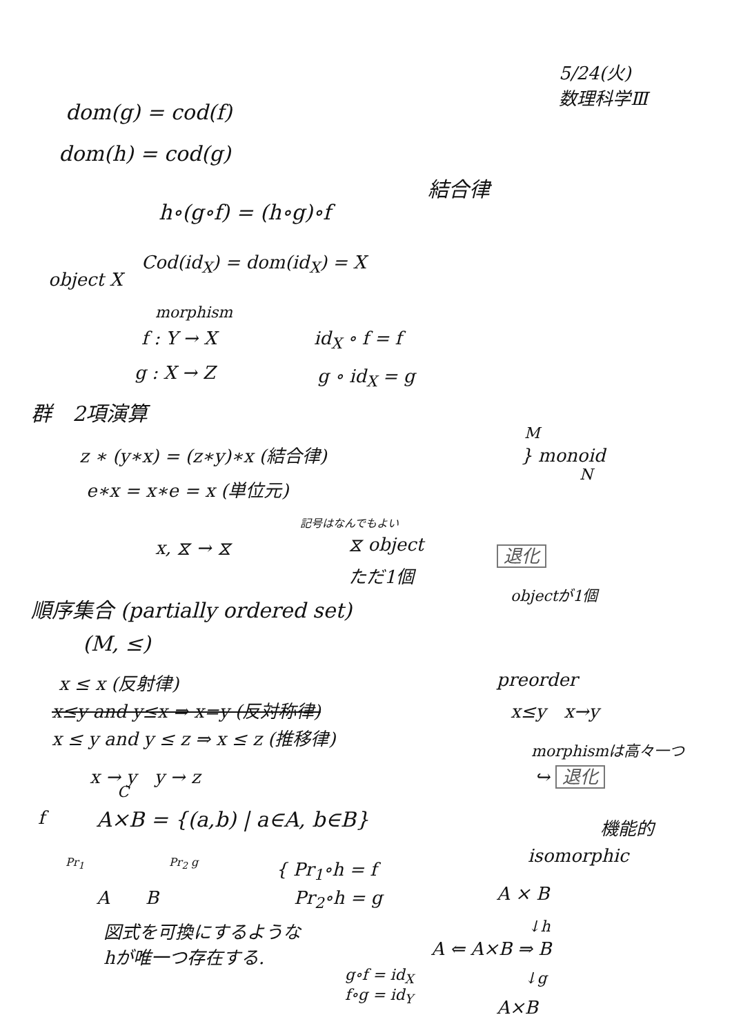5/24(火)
数理科学Ⅲ
dom(g) = cod(f)
dom(h) = cod(g)
結合律
h∘(g∘f) = (h∘g)∘f
object X
Cod(id<sub>X</sub>) = dom(id<sub>X</sub>) = X
morphism
f : Y → X id<sub>X</sub> ∘ f = f
g : X → Z g ∘ id<sub>X</sub> = g
群　2項演算
M
z ∗ (y∗x) = (z∗y)∗x (結合律) } monoid
N
e∗x = x∗e = x (単位元)
記号はなんでもよい
x, ⧖ → ⧖ ⧖ object 退化
ただ1個
objectが1個
順序集合 (partially ordered set)
(M, ≤)
x ≤ x (反射律) preorder
x≤y and y≤x ⇒ x=y (反対称律) x≤y　x→y
x ≤ y and y ≤ z ⇒ x ≤ z (推移律)
morphismは高々一つ
↪ 退化
x → y　y → z
C
f A×B = {(a,b) | a∈A, b∈B} 機能的
isomorphic
Pr<sub>1</sub> Pr<sub>2</sub> g
A　　B
{ Pr<sub>1</sub>∘h = f
　Pr<sub>2</sub>∘h = g
A × B
図式を可換にするような
hが唯一つ存在する.
A ⇐ A×B ⇒ B
↓h
↓g
g∘f = id<sub>X</sub>
f∘g = id<sub>Y</sub>
A×B